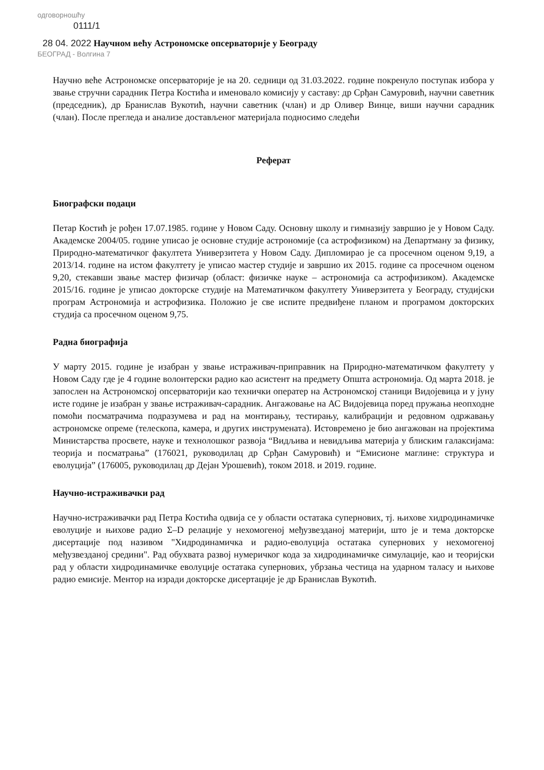одговорношћу
0111/1
28 04. 2022 Научном већу Астрономске опсерваторије у Београду
БЕОГРАД - Волгина 7
Научно веће Астрономске опсерваторије је на 20. седници од 31.03.2022. године покренуло поступак избора у звање стручни сарадник Петра Костића и именовало комисију у саставу: др Срђан Самуровић, научни саветник (председник), др Бранислав Вукотић, научни саветник (члан) и др Оливер Винце, виши научни сарадник (члан). После прегледа и анализе достављеног материјала подносимо следећи
Реферат
Биографски подаци
Петар Костић је рођен 17.07.1985. године у Новом Саду. Основну школу и гимназију завршио је у Новом Саду. Академске 2004/05. године уписао је основне студије астрономије (са астрофизиком) на Департману за физику, Природно-математичког факултета Универзитета у Новом Саду. Дипломирао је са просечном оценом 9,19, а 2013/14. године на истом факултету је уписао мастер студије и завршио их 2015. године са просечном оценом 9,20, стекавши звање мастер физичар (област: физичке науке – астрономија са астрофизиком). Академске 2015/16. године је уписао докторске студије на Математичком факултету Универзитета у Београду, студијски програм Астрономија и астрофизика. Положио је све испите предвиђене планом и програмом докторских студија са просечном оценом 9,75.
Радна биографија
У марту 2015. године је изабран у звање истраживач-приправник на Природно-математичком факултету у Новом Саду где је 4 године волонтерски радио као асистент на предмету Општа астрономија. Од марта 2018. је запослен на Астрономској опсерваторији као технички оператер на Астрономској станици Видојевица и у јуну исте године је изабран у звање истраживач-сарадник. Ангажовање на АС Видојевица поред пружања неопходне помоћи посматрачима подразумева и рад на монтирању, тестирању, калибрацији и редовном одржавању астрономске опреме (телескопа, камера, и других инструмената). Истовремено је био ангажован на пројектима Министарства просвете, науке и технолошког развоја “Видљива и невидљива материја у блиским галаксијама: теорија и посматрања” (176021, руководилац др Срђан Самуровић) и “Емисионе маглине: структура и еволуција” (176005, руководилац др Дејан Урошевић), током 2018. и 2019. године.
Научно-истраживачки рад
Научно-истраживачки рад Петра Костића одвија се у области остатака супернових, тј. њихове хидродинамичке еволуције и њихове радио Σ–D релације у нехомогеној међузвезданој материји, што је и тема докторске дисертације под називом "Хидродинамичка и радио-еволуција остатака супернових у нехомогеној међузвезданој средини". Рад обухвата развој нумеричког кода за хидродинамичке симулације, као и теоријски рад у области хидродинамичке еволуције остатака супернових, убрзања честица на ударном таласу и њихове радио емисије. Ментор на изради докторске дисертације је др Бранислав Вукотић.